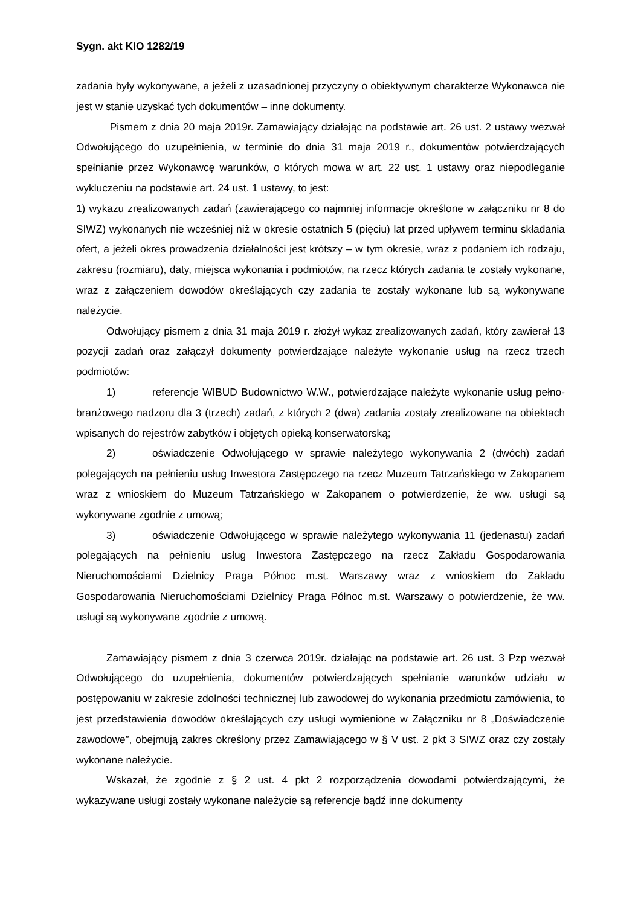Sygn. akt KIO 1282/19
zadania były wykonywane, a jeżeli z uzasadnionej przyczyny o obiektywnym charakterze Wykonawca nie jest w stanie uzyskać tych dokumentów – inne dokumenty.
Pismem z dnia 20 maja 2019r. Zamawiający działając na podstawie art. 26 ust. 2 ustawy wezwał Odwołującego do uzupełnienia, w terminie do dnia 31 maja 2019 r., dokumentów potwierdzających spełnianie przez Wykonawcę warunków, o których mowa w art. 22 ust. 1 ustawy oraz niepodleganie wykluczeniu na podstawie art. 24 ust. 1 ustawy, to jest:
1) wykazu zrealizowanych zadań (zawierającego co najmniej informacje określone w załączniku nr 8 do SIWZ) wykonanych nie wcześniej niż w okresie ostatnich 5 (pięciu) lat przed upływem terminu składania ofert, a jeżeli okres prowadzenia działalności jest krótszy – w tym okresie, wraz z podaniem ich rodzaju, zakresu (rozmiaru), daty, miejsca wykonania i podmiotów, na rzecz których zadania te zostały wykonane, wraz z załączeniem dowodów określających czy zadania te zostały wykonane lub są wykonywane należycie.
Odwołujący pismem z dnia 31 maja 2019 r. złożył wykaz zrealizowanych zadań, który zawierał 13 pozycji zadań oraz załączył dokumenty potwierdzające należyte wykonanie usług na rzecz trzech podmiotów:
1) referencje WIBUD Budownictwo W.W., potwierdzające należyte wykonanie usług pełno-branżowego nadzoru dla 3 (trzech) zadań, z których 2 (dwa) zadania zostały zrealizowane na obiektach wpisanych do rejestrów zabytków i objętych opieką konserwatorską;
2) oświadczenie Odwołującego w sprawie należytego wykonywania 2 (dwóch) zadań polegających na pełnieniu usług Inwestora Zastępczego na rzecz Muzeum Tatrzańskiego w Zakopanem wraz z wnioskiem do Muzeum Tatrzańskiego w Zakopanem o potwierdzenie, że ww. usługi są wykonywane zgodnie z umową;
3) oświadczenie Odwołującego w sprawie należytego wykonywania 11 (jedenastu) zadań polegających na pełnieniu usług Inwestora Zastępczego na rzecz Zakładu Gospodarowania Nieruchomościami Dzielnicy Praga Północ m.st. Warszawy wraz z wnioskiem do Zakładu Gospodarowania Nieruchomościami Dzielnicy Praga Północ m.st. Warszawy o potwierdzenie, że ww. usługi są wykonywane zgodnie z umową.
Zamawiający pismem z dnia 3 czerwca 2019r. działając na podstawie art. 26 ust. 3 Pzp wezwał Odwołującego do uzupełnienia, dokumentów potwierdzających spełnianie warunków udziału w postępowaniu w zakresie zdolności technicznej lub zawodowej do wykonania przedmiotu zamówienia, to jest przedstawienia dowodów określających czy usługi wymienione w Załączniku nr 8 „Doświadczenie zawodowe”, obejmują zakres określony przez Zamawiającego w § V ust. 2 pkt 3 SIWZ oraz czy zostały wykonane należycie.
Wskazał, że zgodnie z § 2 ust. 4 pkt 2 rozporządzenia dowodami potwierdzającymi, że wykazywane usługi zostały wykonane należycie są referencje bądź inne dokumenty